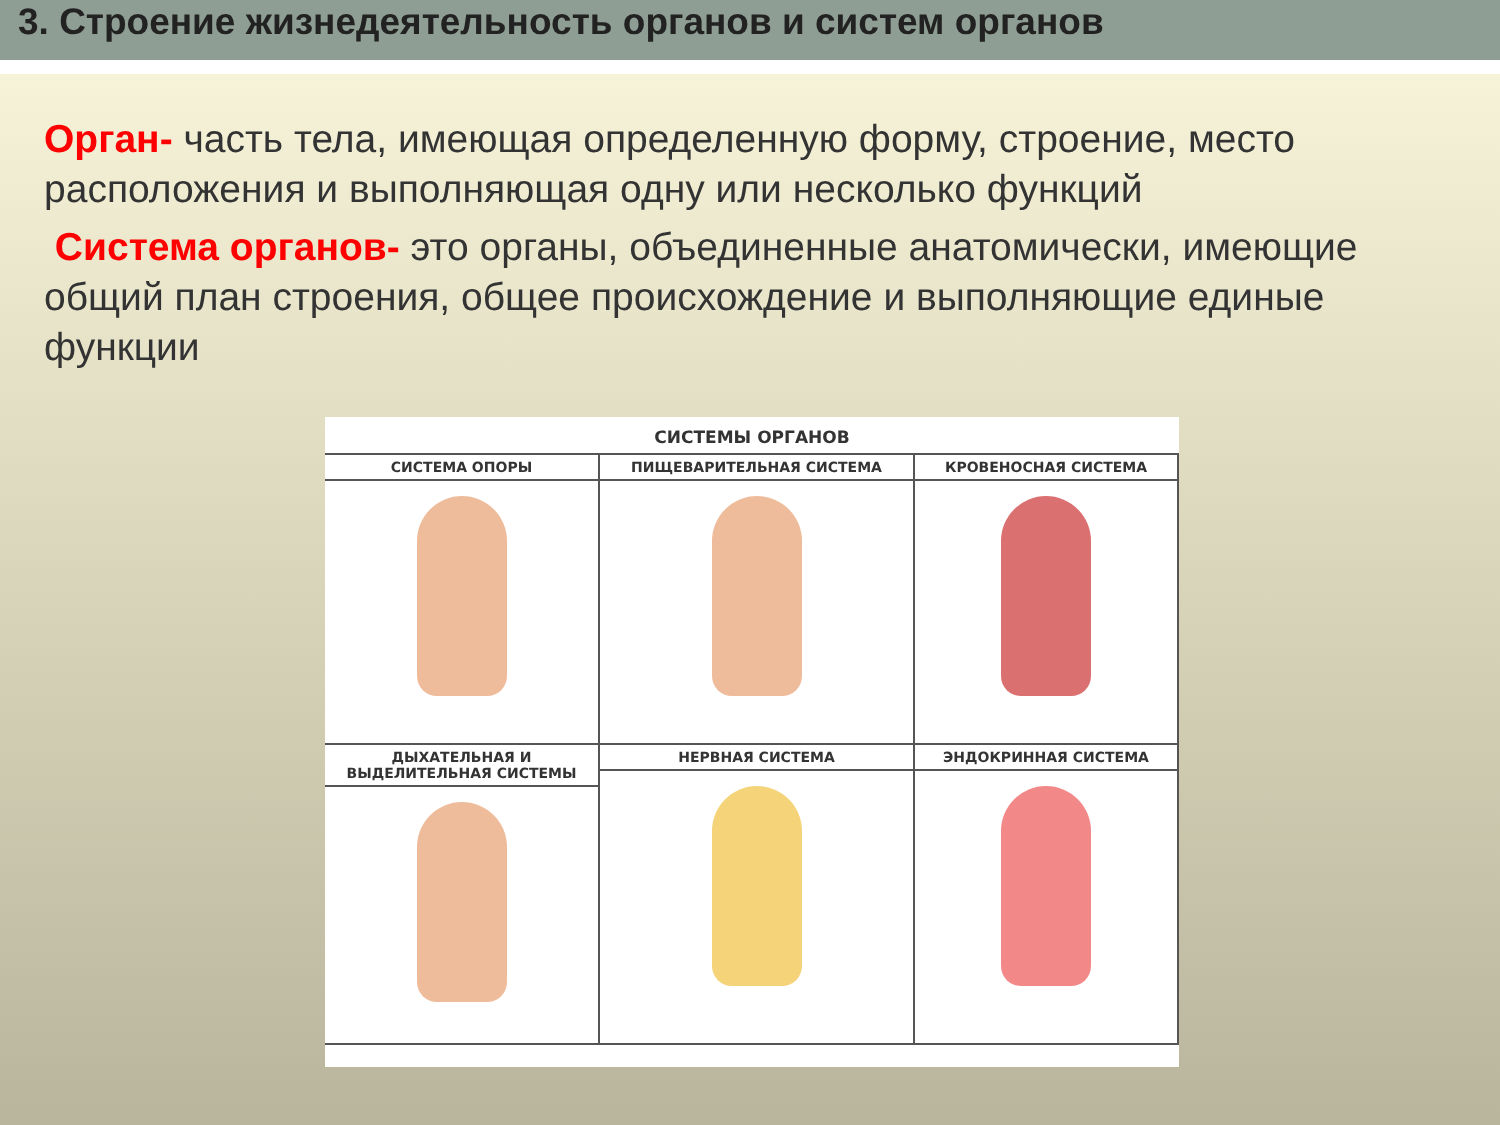3. Строение жизнедеятельность органов и систем органов
Орган- часть тела, имеющая определенную форму, строение, место расположения и выполняющая одну или несколько функций
Система органов- это органы, объединенные анатомически, имеющие общий план строения, общее происхождение и выполняющие единые функции
СИСТЕМЫ ОРГАНОВ
СИСТЕМА ОПОРЫ
ПИЩЕВАРИТЕЛЬНАЯ СИСТЕМА
КРОВЕНОСНАЯ СИСТЕМА
ДЫХАТЕЛЬНАЯ И ВЫДЕЛИТЕЛЬНАЯ СИСТЕМЫ
НЕРВНАЯ СИСТЕМА
ЭНДОКРИННАЯ СИСТЕМА